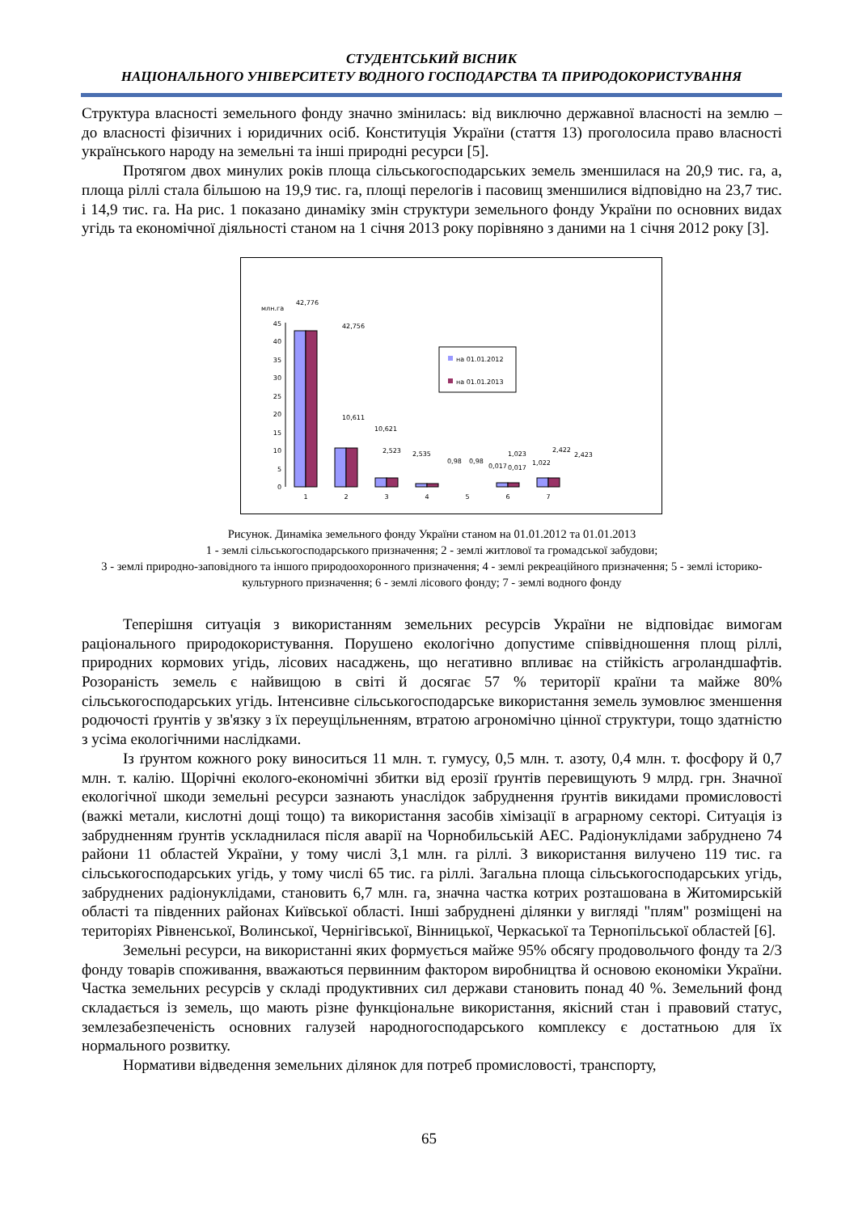СТУДЕНТСЬКИЙ ВІСНИК
НАЦІОНАЛЬНОГО УНІВЕРСИТЕТУ ВОДНОГО ГОСПОДАРСТВА ТА ПРИРОДОКОРИСТУВАННЯ
Структура власності земельного фонду значно змінилась: від виключно державної власності на землю – до власності фізичних і юридичних осіб. Конституція України (стаття 13) проголосила право власності українського народу на земельні та інші природні ресурси [5].
Протягом двох минулих років площа сільськогосподарських земель зменшилася на 20,9 тис. га, а, площа ріллі стала більшою на 19,9 тис. га, площі перелогів і пасовищ зменшилися відповідно на 23,7 тис. і 14,9 тис. га. На рис. 1 показано динаміку змін структури земельного фонду України по основних видах угідь та економічної діяльності станом на 1 січня 2013 року порівняно з даними на 1 січня 2012 року [3].
млн.га
45
40
35
30
25
20
15
10
5
0
42,776
42,756
10,611
10,621
2,523
2,535
0,98
0,98
0,017
0,017
1,023
1,022
2,422
2,423
1
2
3
4
5
6
7
на 01.01.2012
на 01.01.2013
Рисунок. Динаміка земельного фонду України станом на 01.01.2012 та 01.01.2013
1 - землі сільськогосподарського призначення; 2 - землі житлової та громадської забудови;
3 - землі природно-заповідного та іншого природоохоронного призначення; 4 - землі рекреаційного призначення; 5 - землі історико-культурного призначення; 6 - землі лісового фонду; 7 - землі водного фонду
Теперішня ситуація з використанням земельних ресурсів України не відповідає вимогам раціонального природокористування. Порушено екологічно допустиме співвідношення площ ріллі, природних кормових угідь, лісових насаджень, що негативно впливає на стійкість агроландшафтів. Розораність земель є найвищою в світі й досягає 57 % території країни та майже 80% сільськогосподарських угідь. Інтенсивне сільськогосподарське використання земель зумовлює зменшення родючості ґрунтів у зв'язку з їх переущільненням, втратою агрономічно цінної структури, тощо здатністю з усіма екологічними наслідками.
Із ґрунтом кожного року виноситься 11 млн. т. гумусу, 0,5 млн. т. азоту, 0,4 млн. т. фосфору й 0,7 млн. т. калію. Щорічні еколого-економічні збитки від ерозії ґрунтів перевищують 9 млрд. грн. Значної екологічної шкоди земельні ресурси зазнають унаслідок забруднення ґрунтів викидами промисловості (важкі метали, кислотні дощі тощо) та використання засобів хімізації в аграрному секторі. Ситуація із забрудненням ґрунтів ускладнилася після аварії на Чорнобильській АЕС. Радіонуклідами забруднено 74 райони 11 областей України, у тому числі 3,1 млн. га ріллі. З використання вилучено 119 тис. га сільськогосподарських угідь, у тому числі 65 тис. га ріллі. Загальна площа сільськогосподарських угідь, забруднених радіонуклідами, становить 6,7 млн. га, значна частка котрих розташована в Житомирській області та південних районах Київської області. Інші забруднені ділянки у вигляді "плям" розміщені на територіях Рівненської, Волинської, Чернігівської, Вінницької, Черкаської та Тернопільської областей [6].
Земельні ресурси, на використанні яких формується майже 95% обсягу продовольчого фонду та 2/3 фонду товарів споживання, вважаються первинним фактором виробництва й основою економіки України. Частка земельних ресурсів у складі продуктивних сил держави становить понад 40 %. Земельний фонд складається із земель, що мають різне функціональне використання, якісний стан і правовий статус, землезабезпеченість основних галузей народногосподарського комплексу є достатньою для їх нормального розвитку.
Нормативи відведення земельних ділянок для потреб промисловості, транспорту,
65